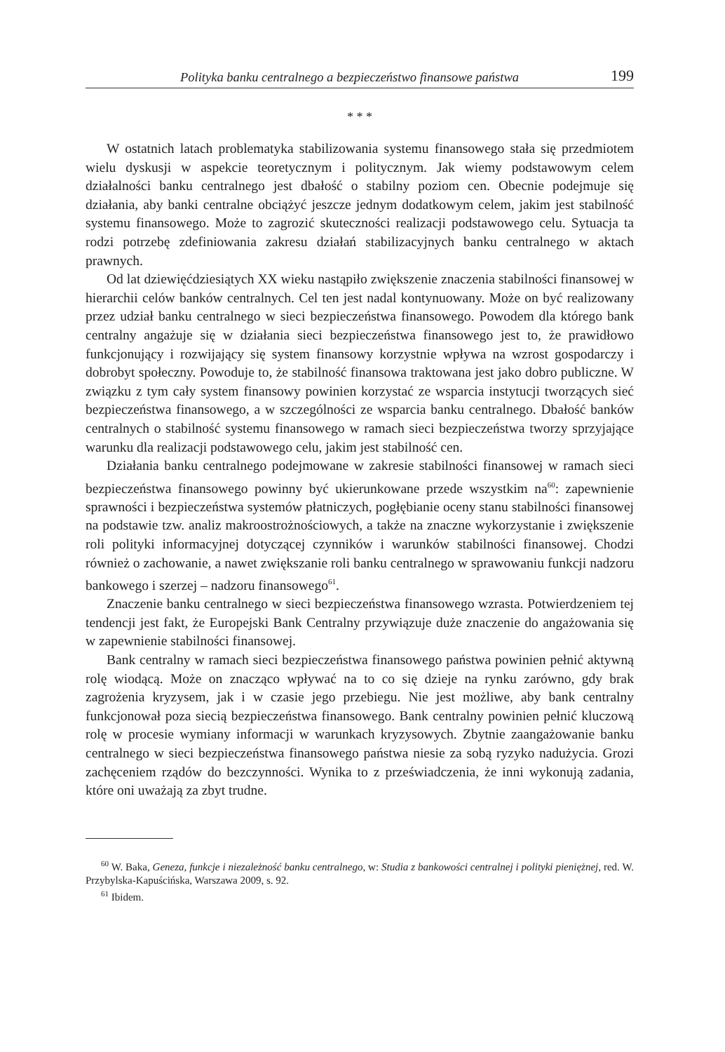Polityka banku centralnego a bezpieczeństwo finansowe państwa 199
* * *
W ostatnich latach problematyka stabilizowania systemu finansowego stała się przedmiotem wielu dyskusji w aspekcie teoretycznym i politycznym. Jak wiemy podstawowym celem działalności banku centralnego jest dbałość o stabilny poziom cen. Obecnie podejmuje się działania, aby banki centralne obciążyć jeszcze jednym dodatkowym celem, jakim jest stabilność systemu finansowego. Może to zagrozić skuteczności realizacji podstawowego celu. Sytuacja ta rodzi potrzebę zdefiniowania zakresu działań stabilizacyjnych banku centralnego w aktach prawnych.
Od lat dziewięćdziesiątych XX wieku nastąpiło zwiększenie znaczenia stabilności finansowej w hierarchii celów banków centralnych. Cel ten jest nadal kontynuowany. Może on być realizowany przez udział banku centralnego w sieci bezpieczeństwa finansowego. Powodem dla którego bank centralny angażuje się w działania sieci bezpieczeństwa finansowego jest to, że prawidłowo funkcjonujący i rozwijający się system finansowy korzystnie wpływa na wzrost gospodarczy i dobrobyt społeczny. Powoduje to, że stabilność finansowa traktowana jest jako dobro publiczne. W związku z tym cały system finansowy powinien korzystać ze wsparcia instytucji tworzących sieć bezpieczeństwa finansowego, a w szczególności ze wsparcia banku centralnego. Dbałość banków centralnych o stabilność systemu finansowego w ramach sieci bezpieczeństwa tworzy sprzyjające warunku dla realizacji podstawowego celu, jakim jest stabilność cen.
Działania banku centralnego podejmowane w zakresie stabilności finansowej w ramach sieci bezpieczeństwa finansowego powinny być ukierunkowane przede wszystkim na<sup>60</sup>: zapewnienie sprawności i bezpieczeństwa systemów płatniczych, pogłębianie oceny stanu stabilności finansowej na podstawie tzw. analiz makroostrożnościowych, a także na znaczne wykorzystanie i zwiększenie roli polityki informacyjnej dotyczącej czynników i warunków stabilności finansowej. Chodzi również o zachowanie, a nawet zwiększanie roli banku centralnego w sprawowaniu funkcji nadzoru bankowego i szerzej – nadzoru finansowego<sup>61</sup>.
Znaczenie banku centralnego w sieci bezpieczeństwa finansowego wzrasta. Potwierdzeniem tej tendencji jest fakt, że Europejski Bank Centralny przywiązuje duże znaczenie do angażowania się w zapewnienie stabilności finansowej.
Bank centralny w ramach sieci bezpieczeństwa finansowego państwa powinien pełnić aktywną rolę wiodącą. Może on znacząco wpływać na to co się dzieje na rynku zarówno, gdy brak zagrożenia kryzysem, jak i w czasie jego przebiegu. Nie jest możliwe, aby bank centralny funkcjonował poza siecią bezpieczeństwa finansowego. Bank centralny powinien pełnić kluczową rolę w procesie wymiany informacji w warunkach kryzysowych. Zbytnie zaangażowanie banku centralnego w sieci bezpieczeństwa finansowego państwa niesie za sobą ryzyko nadużycia. Grozi zachęceniem rządów do bezczynności. Wynika to z przeświadczenia, że inni wykonują zadania, które oni uważają za zbyt trudne.
<sup>60</sup> W. Baka, Geneza, funkcje i niezależność banku centralnego, w: Studia z bankowości centralnej i polityki pieniężnej, red. W. Przybylska-Kapuścińska, Warszawa 2009, s. 92.
<sup>61</sup> Ibidem.